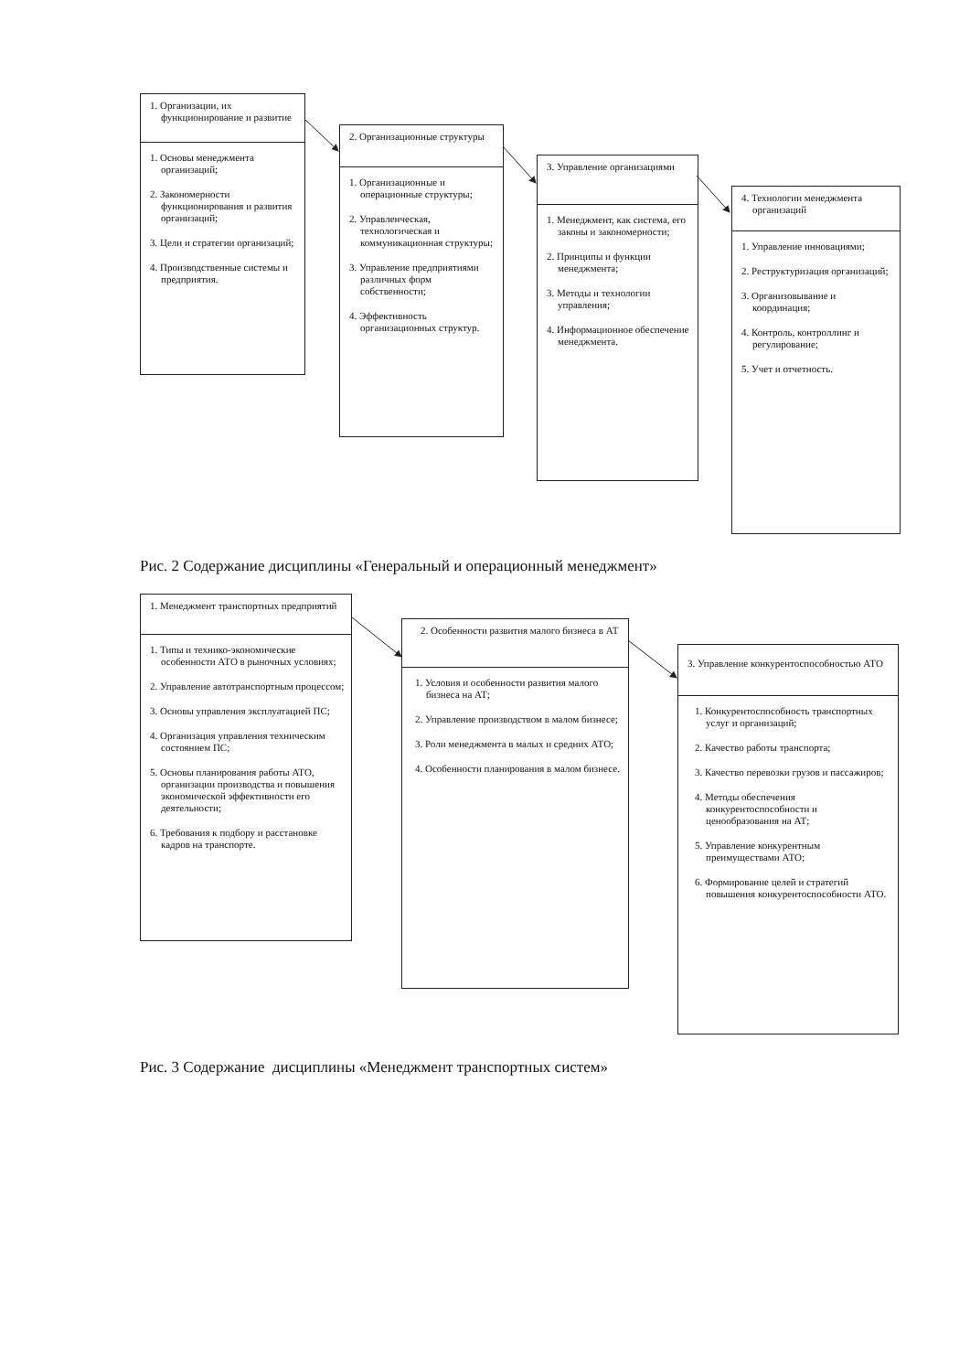1. Организации, их функционирование и развитие
1. Основы менеджмента организаций;
2. Закономерности функционирования и развития организаций;
3. Цели и стратегии организаций;
4. Производственные системы и предприятия.
2. Организационные структуры
1. Организационные и операционные структуры;
2. Управленческая, технологическая и коммуникационная структуры;
3. Управление предприятиями различных форм собственности;
4. Эффективность организационных структур.
3. Управление организациями
1. Менеджмент, как система, его законы и закономерности;
2. Принципы и функции менеджмента;
3. Методы и технологии управления;
4. Информационное обеспечение менеджмента.
4. Технологии менеджмента организаций
1. Управление инновациями;
2. Реструктуризация организаций;
3. Организовывание и координация;
4. Контроль, контроллинг и регулирование;
5. Учет и отчетность.
Рис. 2 Содержание дисциплины «Генеральный и операционный менеджмент»
1. Менеджмент транспортных предприятий
1. Типы и технико-экономические особенности АТО в рыночных условиях;
2. Управление автотранспортным процессом;
3. Основы управления эксплуатацией ПС;
4. Организация управления техническим состоянием ПС;
5. Основы планирования работы АТО, организации производства и повышения экономической эффективности его деятельности;
6. Требования к подбору и расстановке кадров на транспорте.
2. Особенности развития малого бизнеса в АТ
1. Условия и особенности развития малого бизнеса на АТ;
2. Управление производством в малом бизнесе;
3. Роли менеджмента в малых и средних АТО;
4. Особенности планирования в малом бизнесе.
3. Управление конкурентоспособностью АТО
1. Конкурентоспособность транспортных услуг и организаций;
2. Качество работы транспорта;
3. Качество перевозки грузов и пассажиров;
4. Методы обеспечения конкурентоспособности и ценообразования на АТ;
5. Управление конкурентным преимуществами АТО;
6. Формирование целей и стратегий повышения конкурентоспособности АТО.
Рис. 3 Содержание дисциплины «Менеджмент транспортных систем»